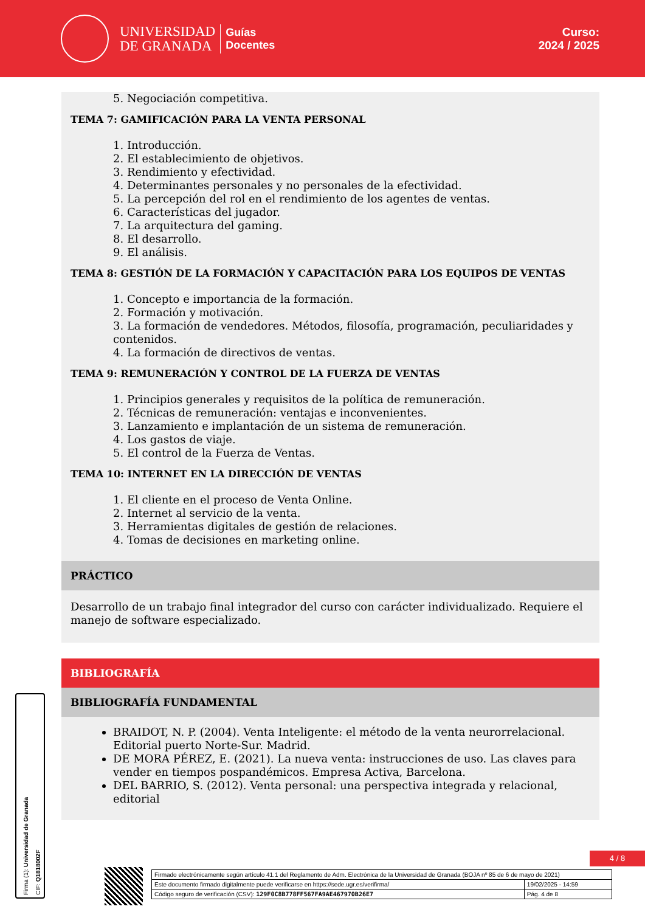UNIVERSIDAD
DE GRANADA
Guías
Docentes
Curso:
2024 / 2025
5. Negociación competitiva.
TEMA 7: GAMIFICACIÓN PARA LA VENTA PERSONAL
1. Introducción.
2. El establecimiento de objetivos.
3. Rendimiento y efectividad.
4. Determinantes personales y no personales de la efectividad.
5. La percepción del rol en el rendimiento de los agentes de ventas.
6. Características del jugador.
7. La arquitectura del gaming.
8. El desarrollo.
9. El análisis.
TEMA 8: GESTIÓN DE LA FORMACIÓN Y CAPACITACIÓN PARA LOS EQUIPOS DE VENTAS
1. Concepto e importancia de la formación.
2. Formación y motivación.
3. La formación de vendedores. Métodos, filosofía, programación, peculiaridades y contenidos.
4. La formación de directivos de ventas.
TEMA 9: REMUNERACIÓN Y CONTROL DE LA FUERZA DE VENTAS
1. Principios generales y requisitos de la política de remuneración.
2. Técnicas de remuneración: ventajas e inconvenientes.
3. Lanzamiento e implantación de un sistema de remuneración.
4. Los gastos de viaje.
5. El control de la Fuerza de Ventas.
TEMA 10: INTERNET EN LA DIRECCIÓN DE VENTAS
1. El cliente en el proceso de Venta Online.
2. Internet al servicio de la venta.
3. Herramientas digitales de gestión de relaciones.
4. Tomas de decisiones en marketing online.
PRÁCTICO
Desarrollo de un trabajo final integrador del curso con carácter individualizado. Requiere el manejo de software especializado.
BIBLIOGRAFÍA
BIBLIOGRAFÍA FUNDAMENTAL
BRAIDOT, N. P. (2004). Venta Inteligente: el método de la venta neurorrelacional. Editorial puerto Norte-Sur. Madrid.
DE MORA PÉREZ, E. (2021). La nueva venta: instrucciones de uso. Las claves para vender en tiempos pospandémicos. Empresa Activa, Barcelona.
DEL BARRIO, S. (2012). Venta personal: una perspectiva integrada y relacional, editorial
Firma (1): Universidad de Granada
CIF: Q1818002F
4 / 8
| Firmado electrónicamente según artículo 41.1 del Reglamento de Adm. Electrónica de la Universidad de Granada (BOJA nº 85 de 6 de mayo de 2021) | |
| Este documento firmado digitalmente puede verificarse en https://sede.ugr.es/verifirma/ | 19/02/2025 - 14:59 |
| Código seguro de verificación (CSV): 129F0C8B778FF567FA9AE467970B26E7 | Pág. 4 de 8 |